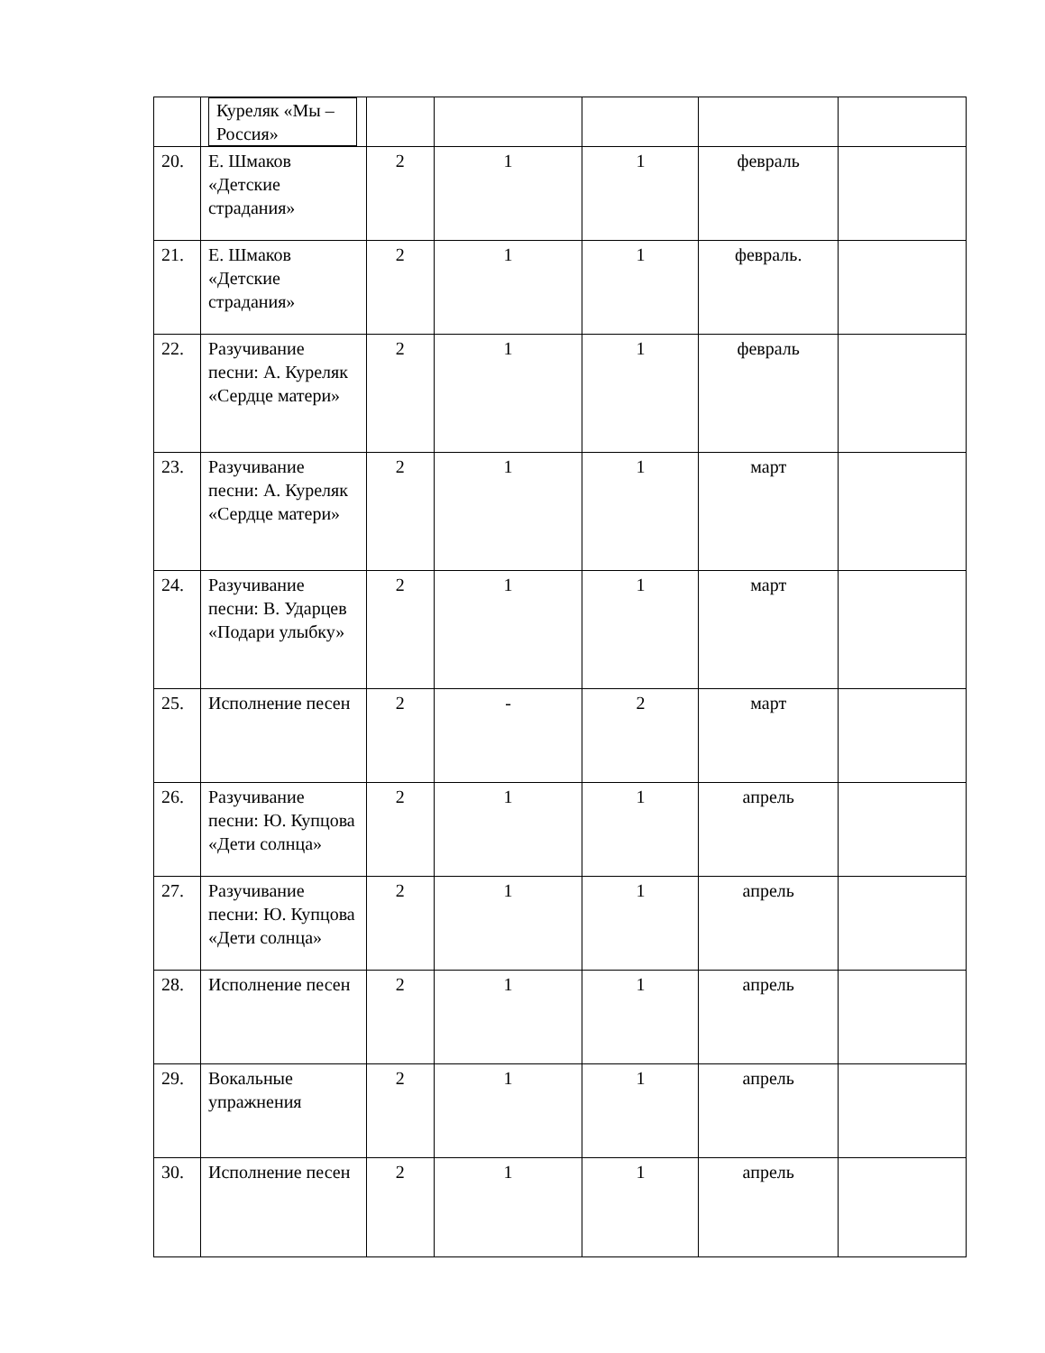| | Куреляк «Мы – Россия» | | | | | |
| 20. | Е. Шмаков «Детские страдания» | 2 | 1 | 1 | февраль | |
| 21. | Е. Шмаков «Детские страдания» | 2 | 1 | 1 | февраль. | |
| 22. | Разучивание песни: А. Куреляк «Сердце матери» | 2 | 1 | 1 | февраль | |
| 23. | Разучивание песни: А. Куреляк «Сердце матери» | 2 | 1 | 1 | март | |
| 24. | Разучивание песни: В. Ударцев «Подари улыбку» | 2 | 1 | 1 | март | |
| 25. | Исполнение песен | 2 | - | 2 | март | |
| 26. | Разучивание песни: Ю. Купцова «Дети солнца» | 2 | 1 | 1 | апрель | |
| 27. | Разучивание песни: Ю. Купцова «Дети солнца» | 2 | 1 | 1 | апрель | |
| 28. | Исполнение песен | 2 | 1 | 1 | апрель | |
| 29. | Вокальные упражнения | 2 | 1 | 1 | апрель | |
| 30. | Исполнение песен | 2 | 1 | 1 | апрель | |